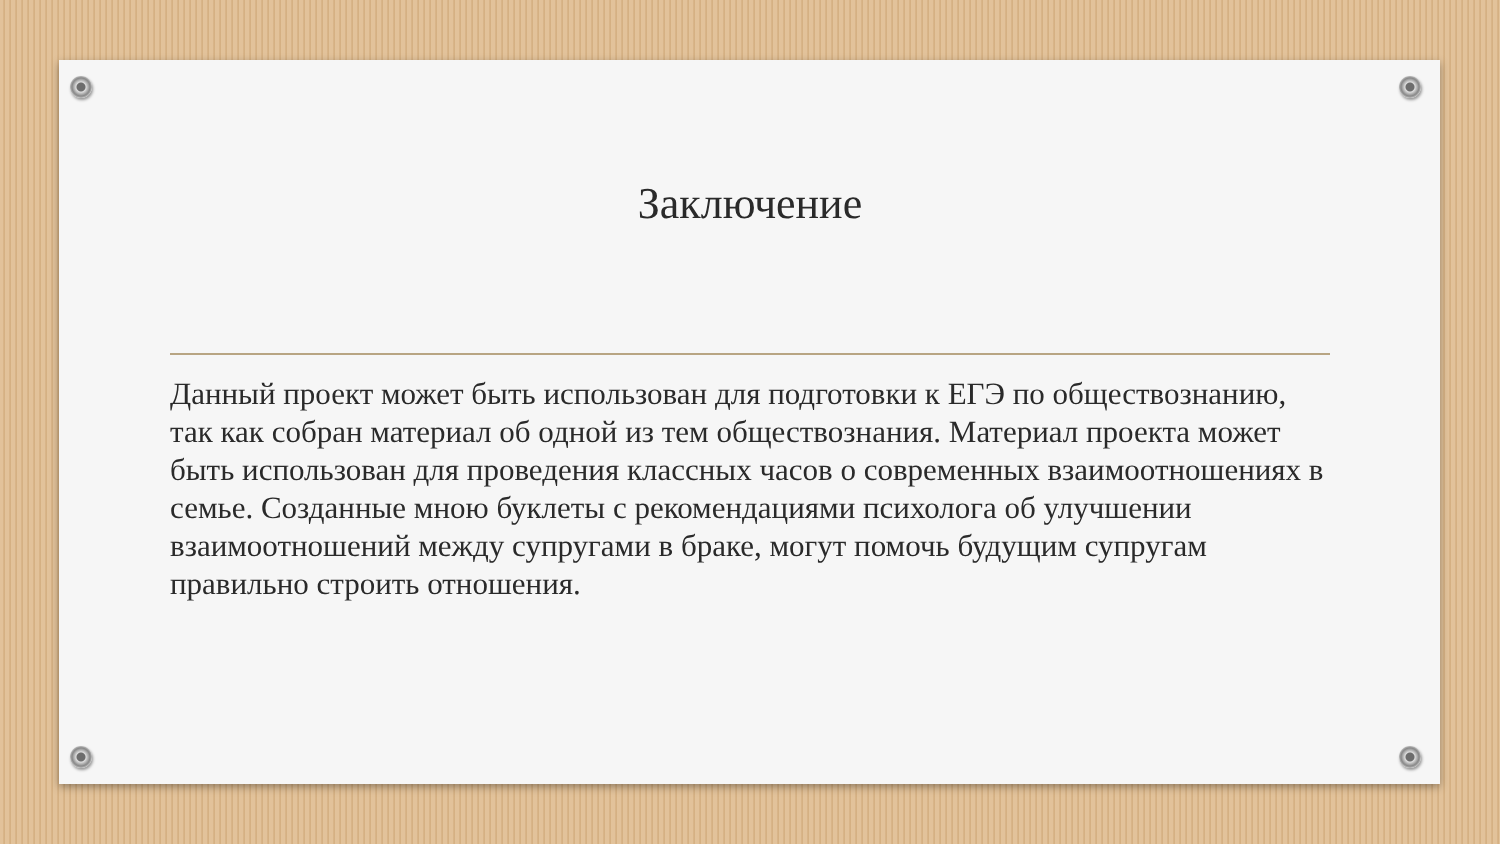Заключение
Данный проект может быть использован для подготовки к ЕГЭ по обществознанию, так как собран материал об одной из тем обществознания. Материал проекта может быть использован для проведения классных часов о современных взаимоотношениях в семье. Созданные мною буклеты с рекомендациями психолога об улучшении взаимоотношений между супругами в браке, могут помочь будущим супругам правильно строить отношения.